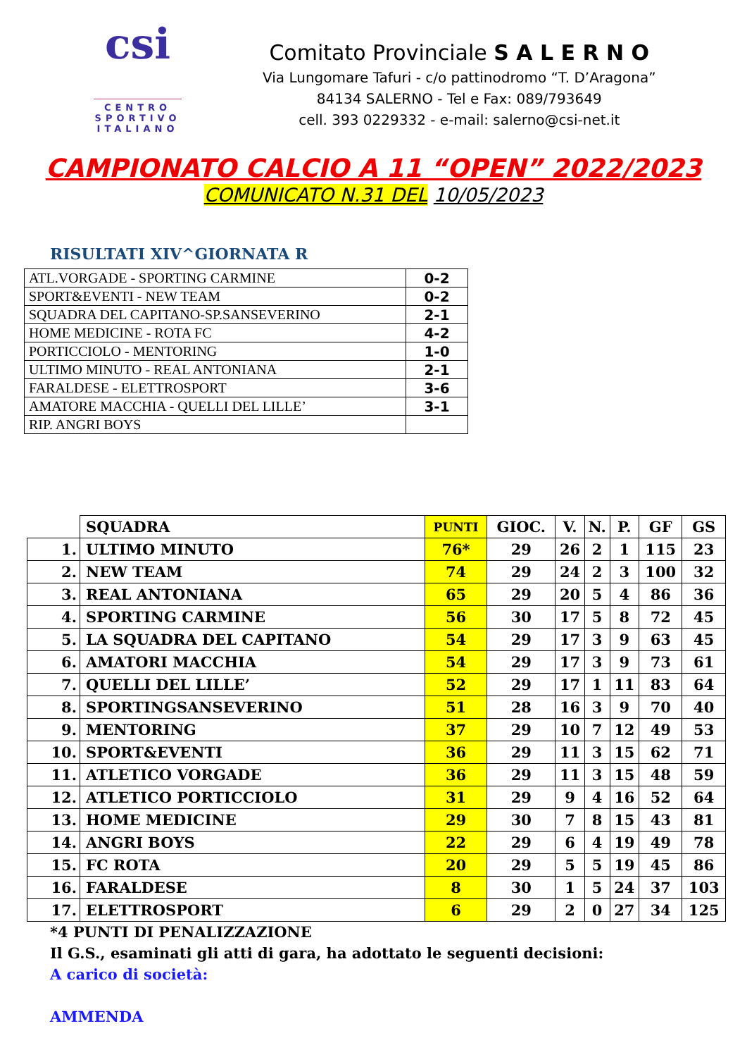csi
CENTRO
SPORTIVO
ITALIANO
Comitato Provinciale S A L E R N O
Via Lungomare Tafuri - c/o pattinodromo “T. D’Aragona”
84134 SALERNO - Tel e Fax: 089/793649
cell. 393 0229332 - e-mail: salerno@csi-net.it
CAMPIONATO CALCIO A 11 “OPEN” 2022/2023
COMUNICATO N.31 DEL 10/05/2023
RISULTATI XIV^GIORNATA R
| ATL.VORGADE - SPORTING CARMINE | 0-2 |
| SPORT&EVENTI - NEW TEAM | 0-2 |
| SQUADRA DEL CAPITANO-SP.SANSEVERINO | 2-1 |
| HOME MEDICINE - ROTA FC | 4-2 |
| PORTICCIOLO - MENTORING | 1-0 |
| ULTIMO MINUTO - REAL ANTONIANA | 2-1 |
| FARALDESE - ELETTROSPORT | 3-6 |
| AMATORE MACCHIA - QUELLI DEL LILLE’ | 3-1 |
| RIP. ANGRI BOYS | |
| | SQUADRA | PUNTI | GIOC. | V. | N. | P. | GF | GS |
| --- | --- | --- | --- | --- | --- | --- | --- | --- |
| 1. | ULTIMO MINUTO | 76* | 29 | 26 | 2 | 1 | 115 | 23 |
| 2. | NEW TEAM | 74 | 29 | 24 | 2 | 3 | 100 | 32 |
| 3. | REAL ANTONIANA | 65 | 29 | 20 | 5 | 4 | 86 | 36 |
| 4. | SPORTING CARMINE | 56 | 30 | 17 | 5 | 8 | 72 | 45 |
| 5. | LA SQUADRA DEL CAPITANO | 54 | 29 | 17 | 3 | 9 | 63 | 45 |
| 6. | AMATORI MACCHIA | 54 | 29 | 17 | 3 | 9 | 73 | 61 |
| 7. | QUELLI DEL LILLE’ | 52 | 29 | 17 | 1 | 11 | 83 | 64 |
| 8. | SPORTINGSANSEVERINO | 51 | 28 | 16 | 3 | 9 | 70 | 40 |
| 9. | MENTORING | 37 | 29 | 10 | 7 | 12 | 49 | 53 |
| 10. | SPORT&EVENTI | 36 | 29 | 11 | 3 | 15 | 62 | 71 |
| 11. | ATLETICO VORGADE | 36 | 29 | 11 | 3 | 15 | 48 | 59 |
| 12. | ATLETICO PORTICCIOLO | 31 | 29 | 9 | 4 | 16 | 52 | 64 |
| 13. | HOME MEDICINE | 29 | 30 | 7 | 8 | 15 | 43 | 81 |
| 14. | ANGRI BOYS | 22 | 29 | 6 | 4 | 19 | 49 | 78 |
| 15. | FC ROTA | 20 | 29 | 5 | 5 | 19 | 45 | 86 |
| 16. | FARALDESE | 8 | 30 | 1 | 5 | 24 | 37 | 103 |
| 17. | ELETTROSPORT | 6 | 29 | 2 | 0 | 27 | 34 | 125 |
*4 PUNTI DI PENALIZZAZIONE
Il G.S., esaminati gli atti di gara, ha adottato le seguenti decisioni:
A carico di società:
AMMENDA